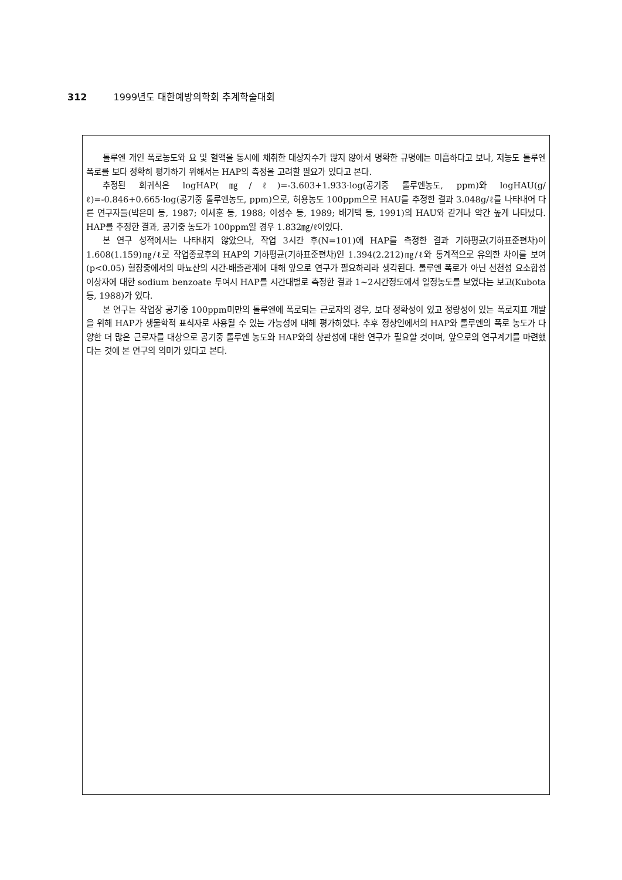312 1999년도 대한예방의학회 추계학술대회
톨루엔 개인 폭로농도와 요 및 혈액을 동시에 채취한 대상자수가 많지 않아서 명확한 규명에는 미흡하다고 보나, 저농도 톨루엔 폭로를 보다 정확히 평가하기 위해서는 HAP의 측정을 고려할 필요가 있다고 본다.
추정된 회귀식은 logHAP(㎎/ℓ)=-3.603+1.933·log(공기중 톨루엔농도, ppm)와 logHAU(g/ℓ)=-0.846+0.665·log(공기중 톨루엔농도, ppm)으로, 허용농도 100ppm으로 HAU를 추정한 결과 3.048g/ℓ를 나타내어 다른 연구자들(박은미 등, 1987; 이세훈 등, 1988; 이성수 등, 1989; 배기택 등, 1991)의 HAU와 같거나 약간 높게 나타났다. HAP를 추정한 결과, 공기중 농도가 100ppm일 경우 1.832㎎/ℓ이었다.
본 연구 성적에서는 나타내지 않았으나, 작업 3시간 후(N=101)에 HAP를 측정한 결과 기하평균(기하표준편차)이 1.608(1.159)㎎/ℓ로 작업종료후의 HAP의 기하평균(기하표준편차)인 1.394(2.212)㎎/ℓ와 통계적으로 유의한 차이를 보여(p<0.05) 혈장중에서의 마뇨산의 시간-배출관계에 대해 앞으로 연구가 필요하리라 생각된다. 톨루엔 폭로가 아닌 선천성 요소합성 이상자에 대한 sodium benzoate 투여시 HAP를 시간대별로 측정한 결과 1~2시간정도에서 일정농도를 보였다는 보고(Kubota 등, 1988)가 있다.
본 연구는 작업장 공기중 100ppm미만의 톨루엔에 폭로되는 근로자의 경우, 보다 정확성이 있고 정량성이 있는 폭로지표 개발을 위해 HAP가 생물학적 표식자로 사용될 수 있는 가능성에 대해 평가하였다. 추후 정상인에서의 HAP와 톨루엔의 폭로 농도가 다양한 더 많은 근로자를 대상으로 공기중 톨루엔 농도와 HAP와의 상관성에 대한 연구가 필요할 것이며, 앞으로의 연구계기를 마련했다는 것에 본 연구의 의미가 있다고 본다.